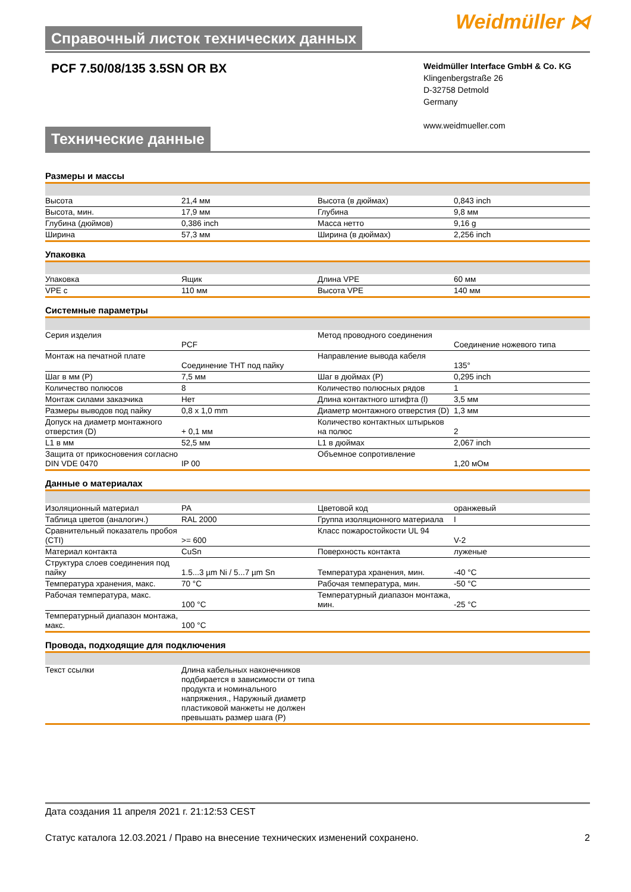Справочный листок технических данных
Weidmüller ⋈
PCF 7.50/08/135 3.5SN OR BX
Weidmüller Interface GmbH & Co. KG
Klingenbergstraße 26
D-32758 Detmold
Germany
www.weidmueller.com
Технические данные
Размеры и массы
| Высота | 21,4 мм | | Высота (в дюймах) | 0,843 inch |
| Высота, мин. | 17,9 мм | | Глубина | 9,8 мм |
| Глубина (дюймов) | 0,386 inch | | Масса нетто | 9,16 g |
| Ширина | 57,3 мм | | Ширина (в дюймах) | 2,256 inch |
Упаковка
| Упаковка | Ящик | | Длина VPE | 60 мм |
| VPE с | 110 мм | | Высота VPE | 140 мм |
Системные параметры
| Серия изделия | PCF | | Метод проводного соединения | Соединение ножевого типа |
| Монтаж на печатной плате | Соединение THT под пайку | | Направление вывода кабеля | 135° |
| Шаг в мм (P) | 7,5 мм | | Шаг в дюймах (P) | 0,295 inch |
| Количество полюсов | 8 | | Количество полюсных рядов | 1 |
| Монтаж силами заказчика | Нет | | Длина контактного штифта (l) | 3,5 мм |
| Размеры выводов под пайку | 0,8 x 1,0 mm | | Диаметр монтажного отверстия (D) | 1,3 мм |
| Допуск на диаметр монтажного отверстия (D) | + 0,1 мм | | Количество контактных штырьков на полюс | 2 |
| L1 в мм | 52,5 мм | | L1 в дюймах | 2,067 inch |
| Защита от прикосновения согласно DIN VDE 0470 | IP 00 | | Объемное сопротивление | 1,20 мОм |
Данные о материалах
| Изоляционный материал | PA | | Цветовой код | оранжевый |
| Таблица цветов (аналогич.) | RAL 2000 | | Группа изоляционного материала | I |
| Сравнительный показатель пробоя (CTI) | >= 600 | | Класс пожаростойкости UL 94 | V-2 |
| Материал контакта | CuSn | | Поверхность контакта | луженые |
| Структура слоев соединения под пайку | 1.5...3 µm Ni / 5...7 µm Sn | | Температура хранения, мин. | -40 °C |
| Температура хранения, макс. | 70 °C | | Рабочая температура, мин. | -50 °C |
| Рабочая температура, макс. | 100 °C | | Температурный диапазон монтажа, мин. | -25 °C |
| Температурный диапазон монтажа, макс. | 100 °C | | | |
Провода, подходящие для подключения
| Текст ссылки | Длина кабельных наконечников подбирается в зависимости от типа продукта и номинального напряжения., Наружный диаметр пластиковой манжеты не должен превышать размер шага (P) | | | |
Дата создания 11 апреля 2021 г. 21:12:53 CEST
Статус каталога 12.03.2021 / Право на внесение технических изменений сохранено. 2